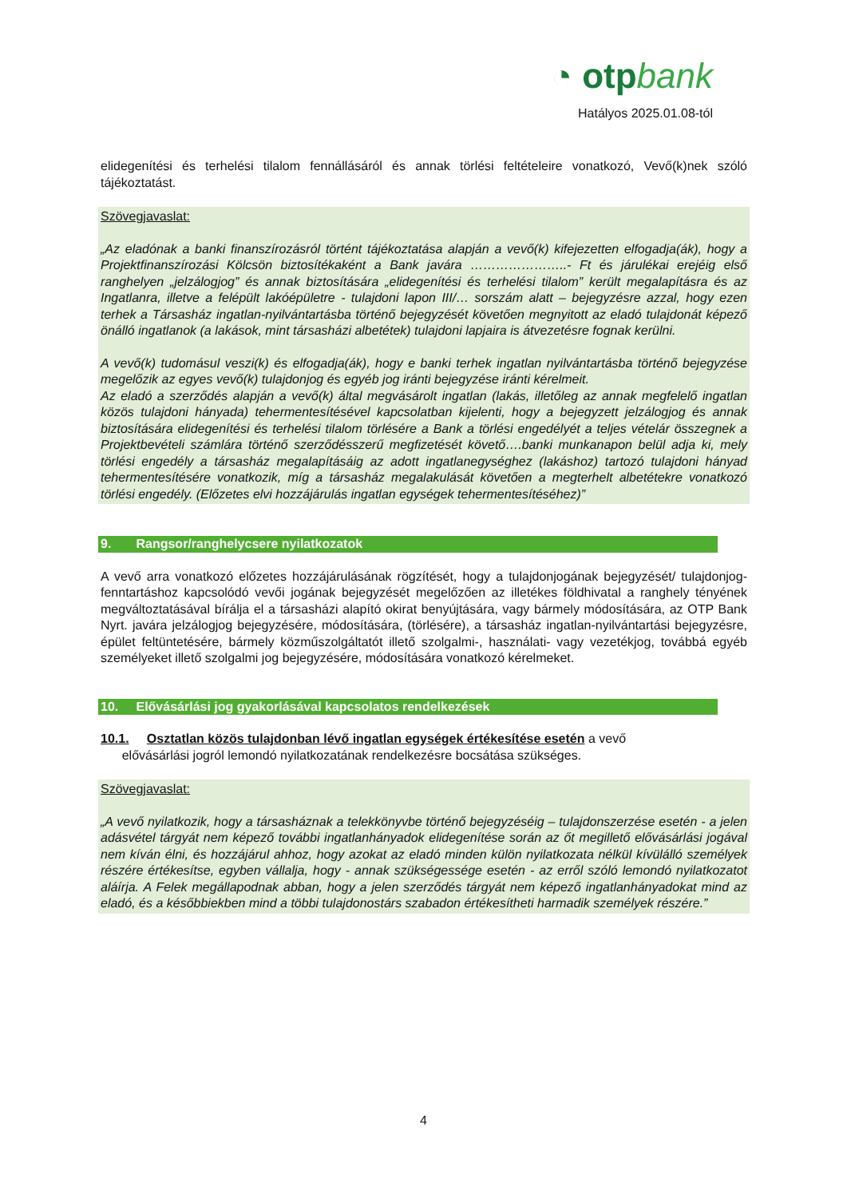◔ otpbank
Hatályos 2025.01.08-tól
elidegenítési és terhelési tilalom fennállásáról és annak törlési feltételeire vonatkozó, Vevő(k)nek szóló tájékoztatást.
Szövegjavaslat:
„Az eladónak a banki finanszírozásról történt tájékoztatása alapján a vevő(k) kifejezetten elfogadja(ák), hogy a Projektfinanszírozási Kölcsön biztosítékaként a Bank javára …………………..- Ft és járulékai erejéig első ranghelyen „jelzálogjog” és annak biztosítására „elidegenítési és terhelési tilalom” került megalapításra és az Ingatlanra, illetve a felépült lakóépületre - tulajdoni lapon III/… sorszám alatt – bejegyzésre azzal, hogy ezen terhek a Társasház ingatlan-nyilvántartásba történő bejegyzését követően megnyitott az eladó tulajdonát képező önálló ingatlanok (a lakások, mint társasházi albetétek) tulajdoni lapjaira is átvezetésre fognak kerülni.
A vevő(k) tudomásul veszi(k) és elfogadja(ák), hogy e banki terhek ingatlan nyilvántartásba történő bejegyzése megelőzik az egyes vevő(k) tulajdonjog és egyéb jog iránti bejegyzése iránti kérelmeit.
Az eladó a szerződés alapján a vevő(k) által megvásárolt ingatlan (lakás, illetőleg az annak megfelelő ingatlan közös tulajdoni hányada) tehermentesítésével kapcsolatban kijelenti, hogy a bejegyzett jelzálogjog és annak biztosítására elidegenítési és terhelési tilalom törlésére a Bank a törlési engedélyét a teljes vételár összegnek a Projektbevételi számlára történő szerződésszerű megfizetését követő….banki munkanapon belül adja ki, mely törlési engedély a társasház megalapításáig az adott ingatlanegységhez (lakáshoz) tartozó tulajdoni hányad tehermentesítésére vonatkozik, míg a társasház megalakulását követően a megterhelt albetétekre vonatkozó törlési engedély. (Előzetes elvi hozzájárulás ingatlan egységek tehermentesítéséhez)”
9. Rangsor/ranghelycsere nyilatkozatok
A vevő arra vonatkozó előzetes hozzájárulásának rögzítését, hogy a tulajdonjogának bejegyzését/ tulajdonjog-fenntartáshoz kapcsolódó vevői jogának bejegyzését megelőzően az illetékes földhivatal a ranghely tényének megváltoztatásával bírálja el a társasházi alapító okirat benyújtására, vagy bármely módosítására, az OTP Bank Nyrt. javára jelzálogjog bejegyzésére, módosítására, (törlésére), a társasház ingatlan-nyilvántartási bejegyzésre, épület feltüntetésére, bármely közműszolgáltatót illető szolgalmi-, használati- vagy vezetékjog, továbbá egyéb személyeket illető szolgalmi jog bejegyzésére, módosítására vonatkozó kérelmeket.
10. Elővásárlási jog gyakorlásával kapcsolatos rendelkezések
10.1. Osztatlan közös tulajdonban lévő ingatlan egységek értékesítése esetén a vevő
elővásárlási jogról lemondó nyilatkozatának rendelkezésre bocsátása szükséges.
Szövegjavaslat:
„A vevő nyilatkozik, hogy a társasháznak a telekkönyvbe történő bejegyzéséig – tulajdonszerzése esetén - a jelen adásvétel tárgyát nem képező további ingatlanhányadok elidegenítése során az őt megillető elővásárlási jogával nem kíván élni, és hozzájárul ahhoz, hogy azokat az eladó minden külön nyilatkozata nélkül kívülálló személyek részére értékesítse, egyben vállalja, hogy - annak szükségessége esetén - az erről szóló lemondó nyilatkozatot aláírja. A Felek megállapodnak abban, hogy a jelen szerződés tárgyát nem képező ingatlanhányadokat mind az eladó, és a későbbiekben mind a többi tulajdonostárs szabadon értékesítheti harmadik személyek részére.”
4